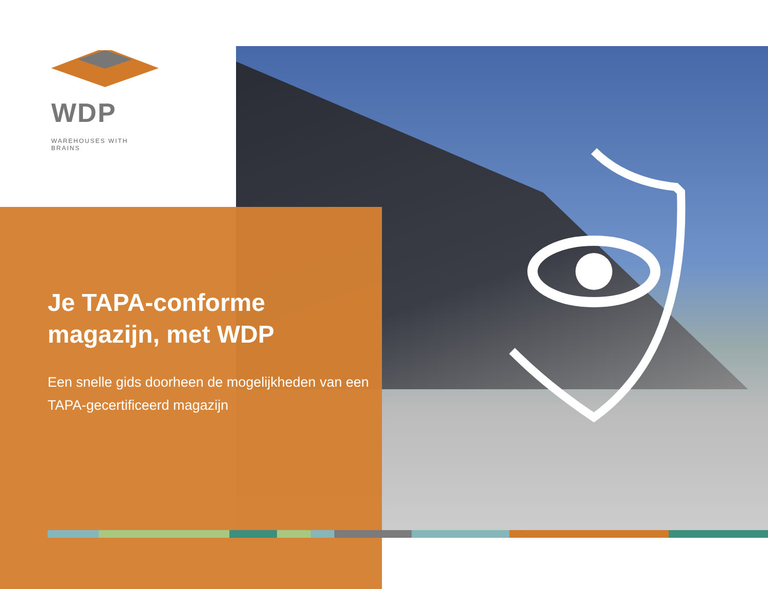WDP
WAREHOUSES WITH BRAINS
Je TAPA-conforme magazijn, met WDP
Een snelle gids doorheen de mogelijkheden van een TAPA-gecertificeerd magazijn